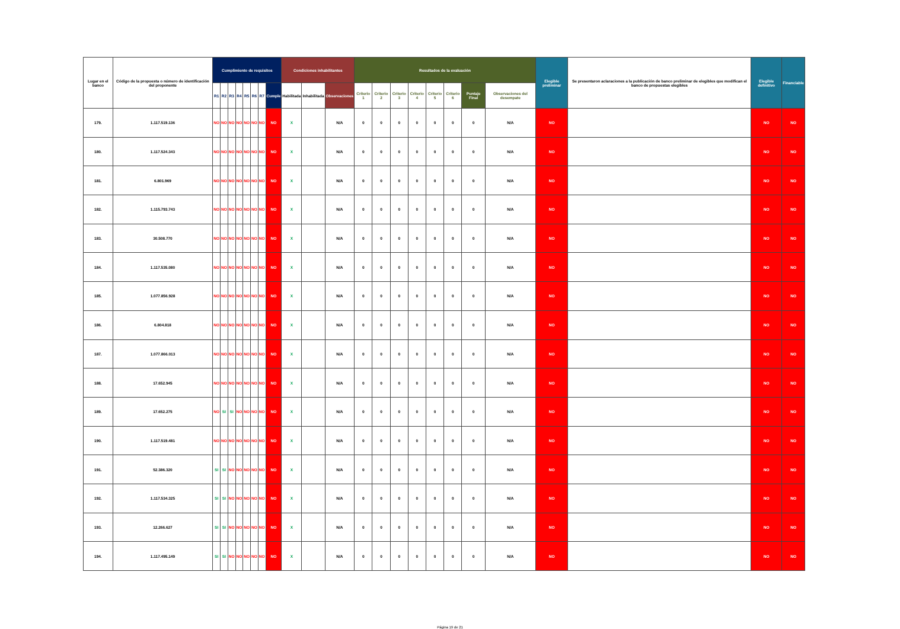| Lugar en el banco | Código de la propuesta o número de identificación del proponente | Cumplimiento de requisitos | | | | | | | | Condiciones inhabilitantes | | | Resultados de la evaluación | | | | | | | | Elegible preliminar | Se presentaron aclaraciones a la publicación de banco preliminar de elegibles que modifican el banco de propuestas elegibles | Elegible definitivo | Financiable |
| --- | --- | --- | --- | --- | --- | --- | --- | --- | --- | --- | --- | --- | --- | --- | --- | --- | --- | --- | --- | --- | --- | --- | --- | --- |
| | | R1 | R2 | R3 | R4 | R5 | R6 | R7 | Cumple | Habilitada | Inhabilitada | Observaciones | Criterio 1 | Criterio 2 | Criterio 3 | Criterio 4 | Criterio 5 | Criterio 6 | Puntaje Final | Observaciones del desempate | | | | |
| 179. | 1.117.519.136 | NO | NO | NO | NO | NO | NO | NO | NO | X | | N/A | 0 | 0 | 0 | 0 | 0 | 0 | 0 | N/A | NO | | NO | NO |
| 180. | 1.117.524.343 | NO | NO | NO | NO | NO | NO | NO | NO | X | | N/A | 0 | 0 | 0 | 0 | 0 | 0 | 0 | N/A | NO | | NO | NO |
| 181. | 6.801.969 | NO | NO | NO | NO | NO | NO | NO | NO | X | | N/A | 0 | 0 | 0 | 0 | 0 | 0 | 0 | N/A | NO | | NO | NO |
| 182. | 1.115.793.743 | NO | NO | NO | NO | NO | NO | NO | NO | X | | N/A | 0 | 0 | 0 | 0 | 0 | 0 | 0 | N/A | NO | | NO | NO |
| 183. | 30.508.770 | NO | NO | NO | NO | NO | NO | NO | NO | X | | N/A | 0 | 0 | 0 | 0 | 0 | 0 | 0 | N/A | NO | | NO | NO |
| 184. | 1.117.535.080 | NO | NO | NO | NO | NO | NO | NO | NO | X | | N/A | 0 | 0 | 0 | 0 | 0 | 0 | 0 | N/A | NO | | NO | NO |
| 185. | 1.077.856.928 | NO | NO | NO | NO | NO | NO | NO | NO | X | | N/A | 0 | 0 | 0 | 0 | 0 | 0 | 0 | N/A | NO | | NO | NO |
| 186. | 6.804.818 | NO | NO | NO | NO | NO | NO | NO | NO | X | | N/A | 0 | 0 | 0 | 0 | 0 | 0 | 0 | N/A | NO | | NO | NO |
| 187. | 1.077.866.013 | NO | NO | NO | NO | NO | NO | NO | NO | X | | N/A | 0 | 0 | 0 | 0 | 0 | 0 | 0 | N/A | NO | | NO | NO |
| 188. | 17.652.945 | NO | NO | NO | NO | NO | NO | NO | NO | X | | N/A | 0 | 0 | 0 | 0 | 0 | 0 | 0 | N/A | NO | | NO | NO |
| 189. | 17.652.275 | NO | SI | SI | NO | NO | NO | NO | NO | X | | N/A | 0 | 0 | 0 | 0 | 0 | 0 | 0 | N/A | NO | | NO | NO |
| 190. | 1.117.519.481 | NO | NO | NO | NO | NO | NO | NO | NO | X | | N/A | 0 | 0 | 0 | 0 | 0 | 0 | 0 | N/A | NO | | NO | NO |
| 191. | 52.386.320 | SI | SI | NO | NO | NO | NO | NO | NO | X | | N/A | 0 | 0 | 0 | 0 | 0 | 0 | 0 | N/A | NO | | NO | NO |
| 192. | 1.117.534.325 | SI | SI | NO | NO | NO | NO | NO | NO | X | | N/A | 0 | 0 | 0 | 0 | 0 | 0 | 0 | N/A | NO | | NO | NO |
| 193. | 12.266.627 | SI | SI | NO | NO | NO | NO | NO | NO | X | | N/A | 0 | 0 | 0 | 0 | 0 | 0 | 0 | N/A | NO | | NO | NO |
| 194. | 1.117.495.149 | SI | SI | NO | NO | NO | NO | NO | NO | X | | N/A | 0 | 0 | 0 | 0 | 0 | 0 | 0 | N/A | NO | | NO | NO |
Página 19 de 21